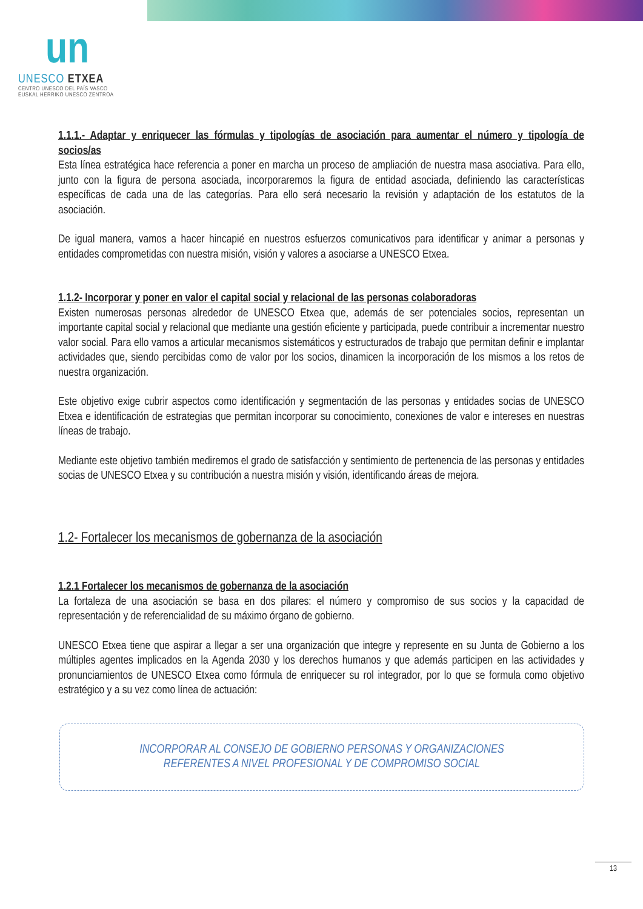un
UNESCO ETXEA
CENTRO UNESCO DEL PAÍS VASCO
EUSKAL HERRIKO UNESCO ZENTROA
1.1.1.- Adaptar y enriquecer las fórmulas y tipologías de asociación para aumentar el número y tipología de socios/as
Esta línea estratégica hace referencia a poner en marcha un proceso de ampliación de nuestra masa asociativa. Para ello, junto con la figura de persona asociada, incorporaremos la figura de entidad asociada, definiendo las características específicas de cada una de las categorías. Para ello será necesario la revisión y adaptación de los estatutos de la asociación.
De igual manera, vamos a hacer hincapié en nuestros esfuerzos comunicativos para identificar y animar a personas y entidades comprometidas con nuestra misión, visión y valores a asociarse a UNESCO Etxea.
1.1.2- Incorporar y poner en valor el capital social y relacional de las personas colaboradoras
Existen numerosas personas alrededor de UNESCO Etxea que, además de ser potenciales socios, representan un importante capital social y relacional que mediante una gestión eficiente y participada, puede contribuir a incrementar nuestro valor social. Para ello vamos a articular mecanismos sistemáticos y estructurados de trabajo que permitan definir e implantar actividades que, siendo percibidas como de valor por los socios, dinamicen la incorporación de los mismos a los retos de nuestra organización.
Este objetivo exige cubrir aspectos como identificación y segmentación de las personas y entidades socias de UNESCO Etxea e identificación de estrategias que permitan incorporar su conocimiento, conexiones de valor e intereses en nuestras líneas de trabajo.
Mediante este objetivo también mediremos el grado de satisfacción y sentimiento de pertenencia de las personas y entidades socias de UNESCO Etxea y su contribución a nuestra misión y visión, identificando áreas de mejora.
1.2- Fortalecer los mecanismos de gobernanza de la asociación
1.2.1 Fortalecer los mecanismos de gobernanza de la asociación
La fortaleza de una asociación se basa en dos pilares: el número y compromiso de sus socios y la capacidad de representación y de referencialidad de su máximo órgano de gobierno.
UNESCO Etxea tiene que aspirar a llegar a ser una organización que integre y represente en su Junta de Gobierno a los múltiples agentes implicados en la Agenda 2030 y los derechos humanos y que además participen en las actividades y pronunciamientos de UNESCO Etxea como fórmula de enriquecer su rol integrador, por lo que se formula como objetivo estratégico y a su vez como línea de actuación:
INCORPORAR AL CONSEJO DE GOBIERNO PERSONAS Y ORGANIZACIONES
REFERENTES A NIVEL PROFESIONAL Y DE COMPROMISO SOCIAL
13